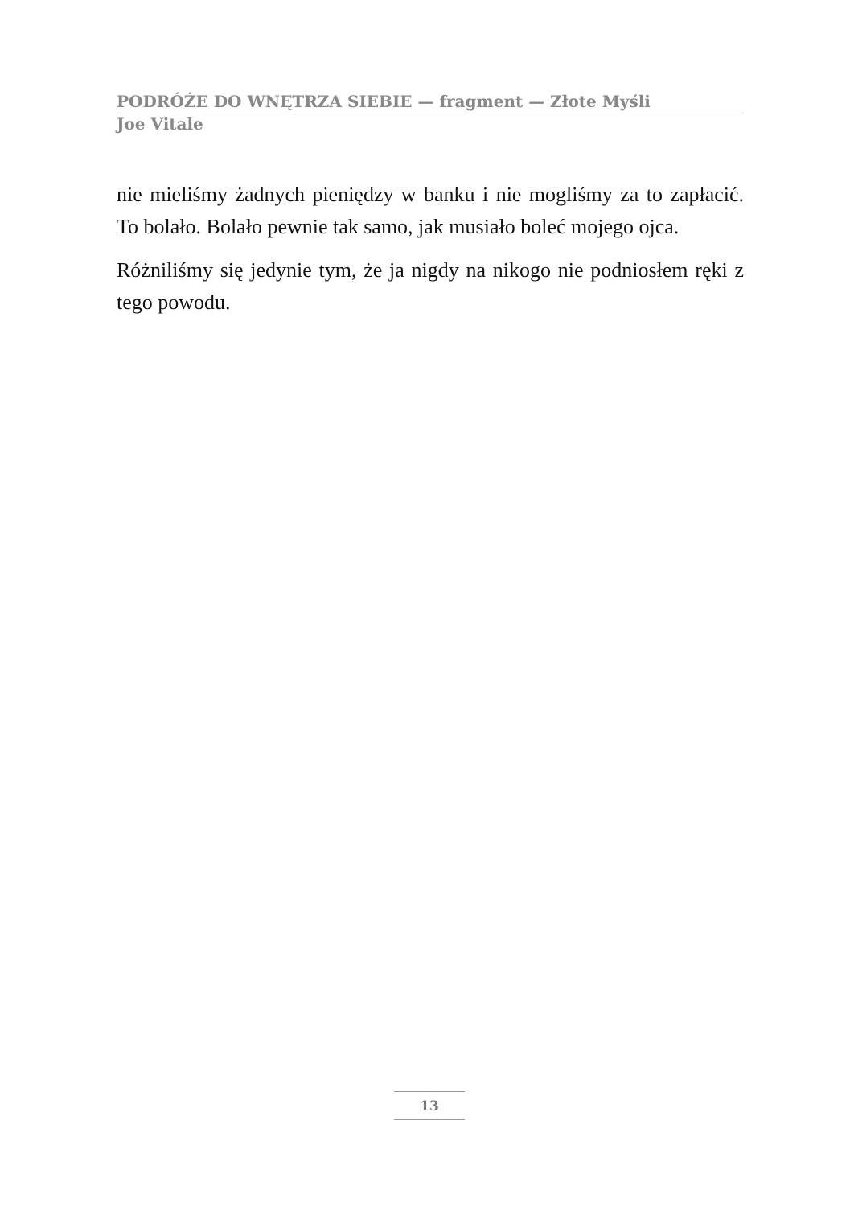PODRÓŻE DO WNĘTRZA SIEBIE — fragment — Złote Myśli
Joe Vitale
nie mieliśmy żadnych pieniędzy w banku i nie mogliśmy za to zapłacić. To bolało. Bolało pewnie tak samo, jak musiało boleć mojego ojca.
Różniliśmy się jedynie tym, że ja nigdy na nikogo nie podniosłem ręki z tego powodu.
13